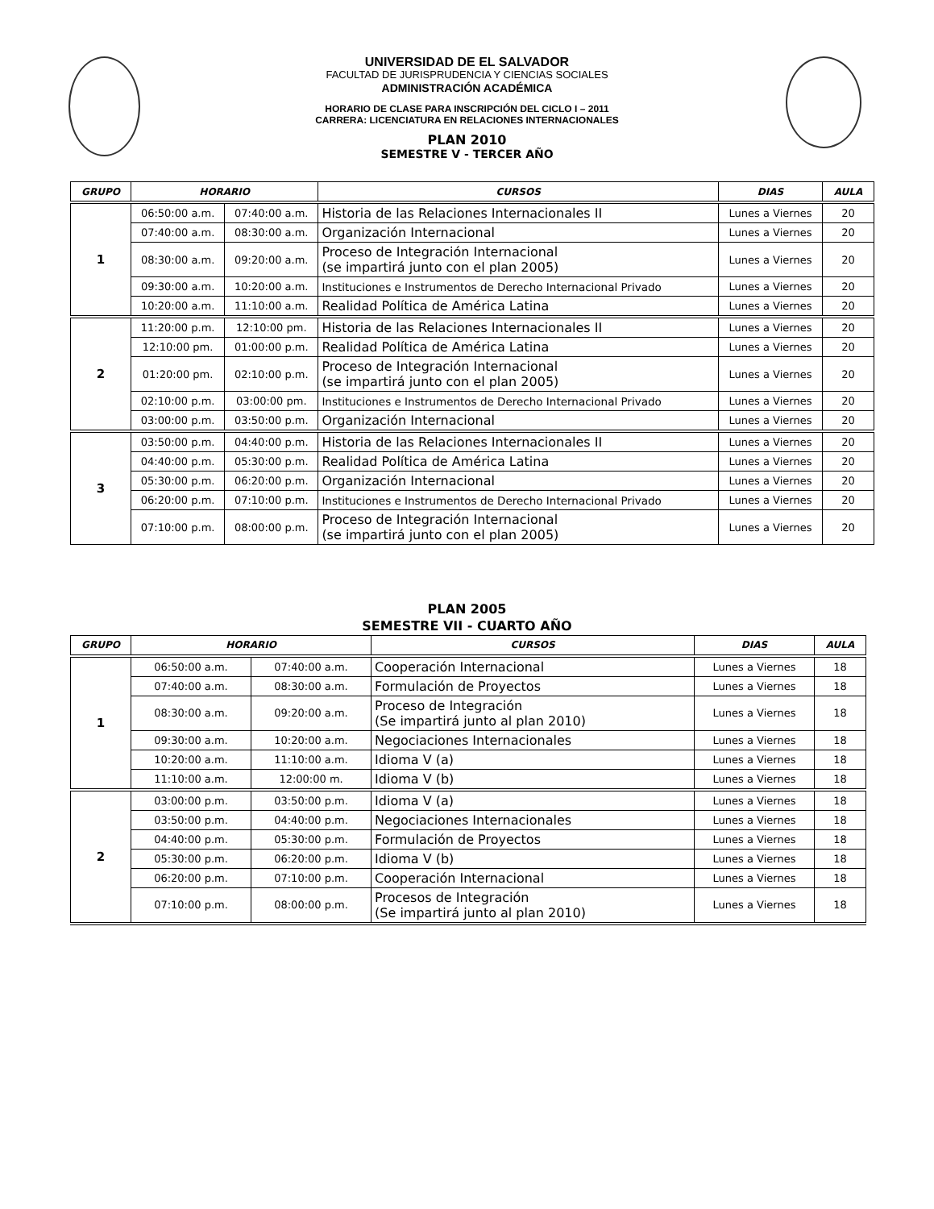UNIVERSIDAD DE EL SALVADOR
FACULTAD DE JURISPRUDENCIA Y CIENCIAS SOCIALES
ADMINISTRACIÓN ACADÉMICA
HORARIO DE CLASE PARA INSCRIPCIÓN DEL CICLO I – 2011
CARRERA: LICENCIATURA EN RELACIONES INTERNACIONALES
PLAN 2010
SEMESTRE V - TERCER AÑO
| GRUPO | HORARIO | | CURSOS | DIAS | AULA |
| --- | --- | --- | --- | --- | --- |
| 1 | 06:50:00 a.m. | 07:40:00 a.m. | Historia de las Relaciones Internacionales II | Lunes a Viernes | 20 |
| | 07:40:00 a.m. | 08:30:00 a.m. | Organización Internacional | Lunes a Viernes | 20 |
| | 08:30:00 a.m. | 09:20:00 a.m. | Proceso de Integración Internacional (se impartirá junto con el plan 2005) | Lunes a Viernes | 20 |
| | 09:30:00 a.m. | 10:20:00 a.m. | Instituciones e Instrumentos de Derecho Internacional Privado | Lunes a Viernes | 20 |
| | 10:20:00 a.m. | 11:10:00 a.m. | Realidad Política de América Latina | Lunes a Viernes | 20 |
| 2 | 11:20:00 p.m. | 12:10:00 pm. | Historia de las Relaciones Internacionales II | Lunes a Viernes | 20 |
| | 12:10:00 pm. | 01:00:00 p.m. | Realidad Política de América Latina | Lunes a Viernes | 20 |
| | 01:20:00 pm. | 02:10:00 p.m. | Proceso de Integración Internacional (se impartirá junto con el plan 2005) | Lunes a Viernes | 20 |
| | 02:10:00 p.m. | 03:00:00 pm. | Instituciones e Instrumentos de Derecho Internacional Privado | Lunes a Viernes | 20 |
| | 03:00:00 p.m. | 03:50:00 p.m. | Organización Internacional | Lunes a Viernes | 20 |
| 3 | 03:50:00 p.m. | 04:40:00 p.m. | Historia de las Relaciones Internacionales II | Lunes a Viernes | 20 |
| | 04:40:00 p.m. | 05:30:00 p.m. | Realidad Política de América Latina | Lunes a Viernes | 20 |
| | 05:30:00 p.m. | 06:20:00 p.m. | Organización Internacional | Lunes a Viernes | 20 |
| | 06:20:00 p.m. | 07:10:00 p.m. | Instituciones e Instrumentos de Derecho Internacional Privado | Lunes a Viernes | 20 |
| | 07:10:00 p.m. | 08:00:00 p.m. | Proceso de Integración Internacional (se impartirá junto con el plan 2005) | Lunes a Viernes | 20 |
PLAN 2005
SEMESTRE VII - CUARTO AÑO
| GRUPO | HORARIO | | CURSOS | DIAS | AULA |
| --- | --- | --- | --- | --- | --- |
| 1 | 06:50:00 a.m. | 07:40:00 a.m. | Cooperación Internacional | Lunes a Viernes | 18 |
| | 07:40:00 a.m. | 08:30:00 a.m. | Formulación de Proyectos | Lunes a Viernes | 18 |
| | 08:30:00 a.m. | 09:20:00 a.m. | Proceso de Integración (Se impartirá junto al plan 2010) | Lunes a Viernes | 18 |
| | 09:30:00 a.m. | 10:20:00 a.m. | Negociaciones Internacionales | Lunes a Viernes | 18 |
| | 10:20:00 a.m. | 11:10:00 a.m. | Idioma V (a) | Lunes a Viernes | 18 |
| | 11:10:00 a.m. | 12:00:00 m. | Idioma V (b) | Lunes a Viernes | 18 |
| 2 | 03:00:00 p.m. | 03:50:00 p.m. | Idioma V (a) | Lunes a Viernes | 18 |
| | 03:50:00 p.m. | 04:40:00 p.m. | Negociaciones Internacionales | Lunes a Viernes | 18 |
| | 04:40:00 p.m. | 05:30:00 p.m. | Formulación de Proyectos | Lunes a Viernes | 18 |
| | 05:30:00 p.m. | 06:20:00 p.m. | Idioma V (b) | Lunes a Viernes | 18 |
| | 06:20:00 p.m. | 07:10:00 p.m. | Cooperación Internacional | Lunes a Viernes | 18 |
| | 07:10:00 p.m. | 08:00:00 p.m. | Procesos de Integración (Se impartirá junto al plan 2010) | Lunes a Viernes | 18 |